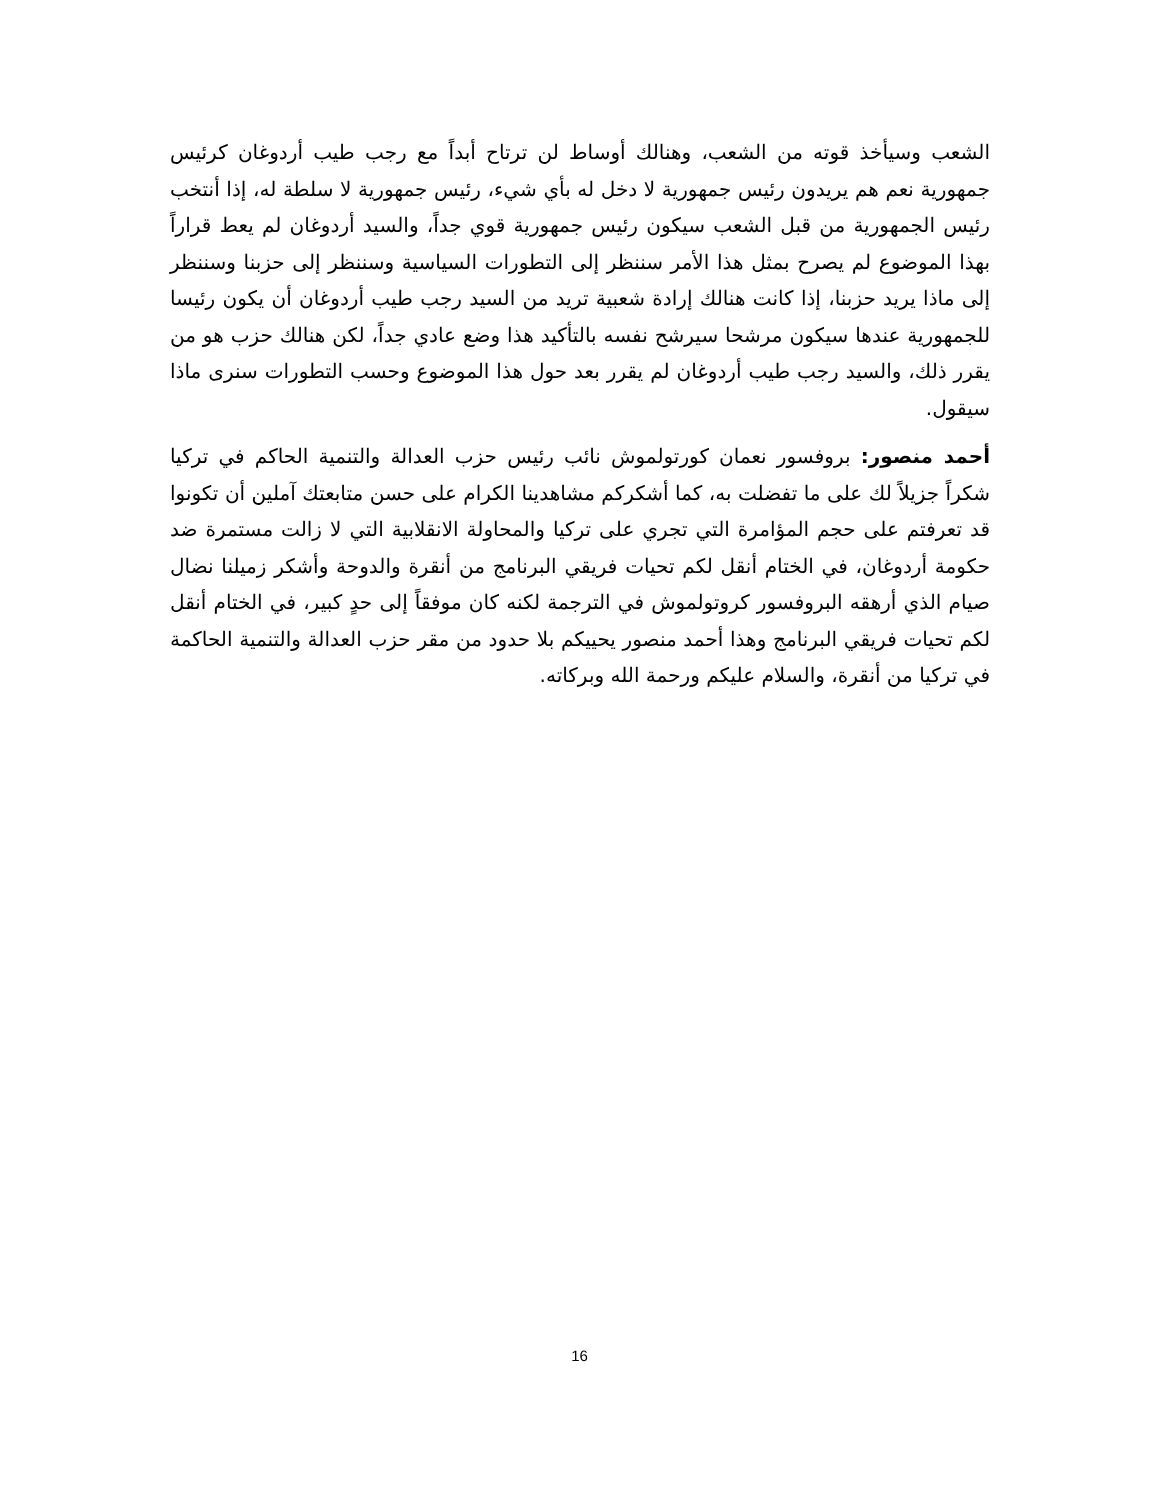الشعب وسيأخذ قوته من الشعب، وهنالك أوساط لن ترتاح أبداً مع رجب طيب أردوغان كرئيس جمهورية نعم هم يريدون رئيس جمهورية لا دخل له بأي شيء، رئيس جمهورية لا سلطة له، إذا أنتخب رئيس الجمهورية من قبل الشعب سيكون رئيس جمهورية قوي جداً، والسيد أردوغان لم يعط قراراً بهذا الموضوع لم يصرح بمثل هذا الأمر سننظر إلى التطورات السياسية وسننظر إلى حزبنا وسننظر إلى ماذا يريد حزبنا، إذا كانت هنالك إرادة شعبية تريد من السيد رجب طيب أردوغان أن يكون رئيسا للجمهورية عندها سيكون مرشحا سيرشح نفسه بالتأكيد هذا وضع عادي جداً، لكن هنالك حزب هو من يقرر ذلك، والسيد رجب طيب أردوغان لم يقرر بعد حول هذا الموضوع وحسب التطورات سنرى ماذا سيقول.
أحمد منصور: بروفسور نعمان كورتولموش نائب رئيس حزب العدالة والتنمية الحاكم في تركيا شكراً جزيلاً لك على ما تفضلت به، كما أشكركم مشاهدينا الكرام على حسن متابعتك آملين أن تكونوا قد تعرفتم على حجم المؤامرة التي تجري على تركيا والمحاولة الانقلابية التي لا زالت مستمرة ضد حكومة أردوغان، في الختام أنقل لكم تحيات فريقي البرنامج من أنقرة والدوحة وأشكر زميلنا نضال صيام الذي أرهقه البروفسور كروتولموش في الترجمة لكنه كان موفقاً إلى حدٍ كبير، في الختام أنقل لكم تحيات فريقي البرنامج وهذا أحمد منصور يحييكم بلا حدود من مقر حزب العدالة والتنمية الحاكمة في تركيا من أنقرة، والسلام عليكم ورحمة الله وبركاته.
16